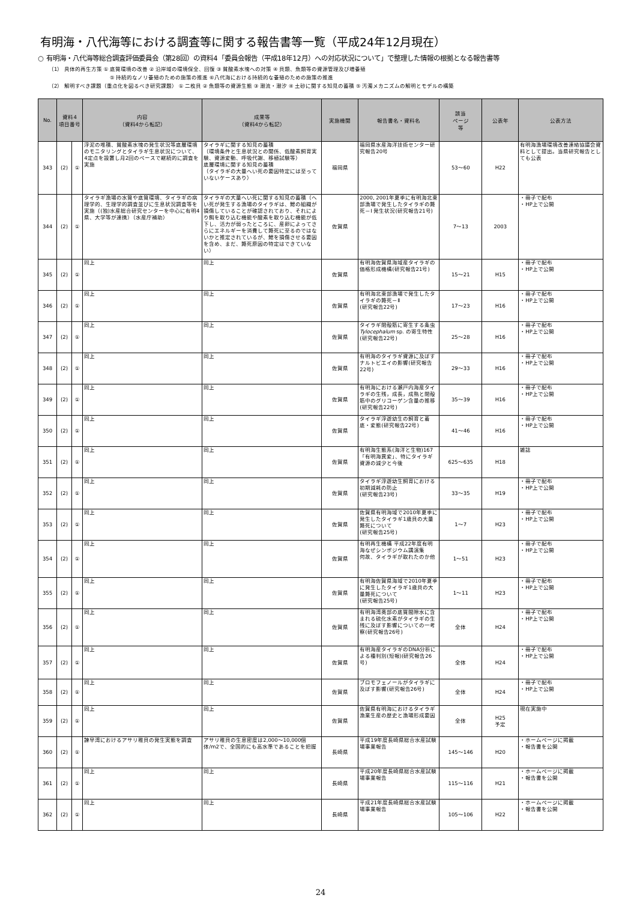有明海・八代海等における調査等に関する報告書等一覧（平成24年12月現在）
○ 有明海・八代海等総合調査評価委員会（第28回）の資料4「委員会報告（平成18年12月）への対応状況について」で整理した情報の根拠となる報告書等
（1） 具体的再生方策 ① 底質環境の改善 ② 沿岸域の環境保全、回復 ③ 貧酸素水塊への対策 ④ 貝類、魚類等の資源管理及び増養殖
⑤ 持続的なノリ養殖のための施策の推進 ⑥八代海における持続的な養殖のための施策の推進
（2） 解明すべき課題（重点化を図るべき研究課題） ① 二枚貝 ② 魚類等の資源生態 ③ 潮流・潮汐 ④ 土砂に関する知見の蓄積 ⑤ 汚濁メカニズムの解明とモデルの構築
| No. | 資料4 項目番号 | | 内容 （資料4から転記） | 成果等 （資料4から転記） | 実施機関 | 報告書名・資料名 | 該当 ページ 等 | 公表年 | 公表方法 |
| --- | --- | --- | --- | --- | --- | --- | --- | --- | --- |
| 343 | (2) | ① | 浮泥の堆積、貧酸素水塊の発生状況等底層環境のモニタリングとタイラギ生息状況について、4定点を設置し月2回のペースで継続的に調査を実施 | タイラギに関する知見の蓄積 （環境条件と生息状況との関係、低酸素飼育実験、資源変動、呼吸代謝、移植試験等） 底層環境に関する知見の蓄積 （タイラギの大量へい死の要因特定には至っていないケースあり） | 福岡県 | 福岡県水産海洋技術センター研究報告20号 | 53～60 | H22 | 有明海漁場環境改善連絡協議会資料として提出。当県研究報告としても公表 |
| 344 | (2) | ① | タイラギ漁場の水質や底質環境、タイラギの病理学的、生理学的調査並びに生息状況調査等を実施（(独)水産総合研究センターを中心に有明4県、大学等が連携）（水産庁補助） | タイラギの大量へい死に関する知見の蓄積（へい死が発生する漁場のタイラギは、鰓の組織が損傷していることが確認されており、それにより餌を取り込む機能や酸素を取り込む機能が低下し、活力が弱ったところに、産卵によってさらにエネルギーを消費して斃死に至るのではないかと推定されているが、鰓を損傷させる要因を含め、まだ、斃死原因の特定はできていない） | 佐賀県 | 2000, 2001年夏季に有明海北東部漁場で発生したタイラギの斃死－Ⅰ 発生状況(研究報告21号) | 7～13 | 2003 | ・冊子で配布 ・HP上で公開 |
| 345 | (2) | ① | 同上 | 同上 | 佐賀県 | 有明海佐賀県海域産タイラギの価格形成機構(研究報告21号) | 15～21 | H15 | ・冊子で配布 ・HP上で公開 |
| 346 | (2) | ① | 同上 | 同上 | 佐賀県 | 有明海北東部漁場で発生したタイラギの斃死－Ⅱ (研究報告22号) | 17～23 | H16 | ・冊子で配布 ・HP上で公開 |
| 347 | (2) | ① | 同上 | 同上 | 佐賀県 | タイラギ閉殻筋に寄生する条虫 Tylocephalum sp. の寄生特性 (研究報告22号) | 25～28 | H16 | ・冊子で配布 ・HP上で公開 |
| 348 | (2) | ① | 同上 | 同上 | 佐賀県 | 有明海のタイラギ資源に及ぼすナルトビエイの影響(研究報告22号) | 29～33 | H16 | ・冊子で配布 ・HP上で公開 |
| 349 | (2) | ① | 同上 | 同上 | 佐賀県 | 有明海における瀬戸内海産タイラギの生残，成長，成熟と閉殻筋中のグリコーゲン含量の推移(研究報告22号) | 35～39 | H16 | ・冊子で配布 ・HP上で公開 |
| 350 | (2) | ① | 同上 | 同上 | 佐賀県 | タイラギ浮遊幼生の飼育と着底・変態(研究報告22号) | 41～46 | H16 | ・冊子で配布 ・HP上で公開 |
| 351 | (2) | ① | 同上 | 同上 | 佐賀県 | 有明海生態系(海洋と生物)167 「有明海異変」、特にタイラギ資源の減少と今後 | 625～635 | H18 | 雑誌 |
| 352 | (2) | ① | 同上 | 同上 | 佐賀県 | タイラギ浮遊幼生飼育における初期減耗の防止 (研究報告23号) | 33～35 | H19 | ・冊子で配布 ・HP上で公開 |
| 353 | (2) | ① | 同上 | 同上 | 佐賀県 | 佐賀県有明海域で2010年夏季に発生したタイラギ1歳貝の大量斃死について (研究報告25号) | 1～7 | H23 | ・冊子で配布 ・HP上で公開 |
| 354 | (2) | ① | 同上 | 同上 | 佐賀県 | 有明再生機構 平成22年度有明海なぜシンポジウム講演集 何故、タイラギが取れたのか他 | 1～51 | H23 | ・冊子で配布 ・HP上で公開 |
| 355 | (2) | ① | 同上 | 同上 | 佐賀県 | 有明海佐賀県海域で2010年夏季に発生したタイラギ1歳貝の大量斃死について (研究報告25号) | 1～11 | H23 | ・冊子で配布 ・HP上で公開 |
| 356 | (2) | ① | 同上 | 同上 | 佐賀県 | 有明海湾奥部の底質間隙水に含まれる硫化水素がタイラギの生残に及ぼす影響についての一考察(研究報告26号) | 全体 | H24 | ・冊子で配布 ・HP上で公開 |
| 357 | (2) | ① | 同上 | 同上 | 佐賀県 | 有明海産タイラギのDNA分析による種判別(短報)(研究報告26号) | 全体 | H24 | ・冊子で配布 ・HP上で公開 |
| 358 | (2) | ① | 同上 | 同上 | 佐賀県 | ブロモフェノールがタイラギに及ぼす影響(研究報告26号) | 全体 | H24 | ・冊子で配布 ・HP上で公開 |
| 359 | (2) | ① | 同上 | 同上 | 佐賀県 | 佐賀県有明海におけるタイラギ漁業生産の歴史と漁場形成要因 | 全体 | H25 予定 | 現在実施中 |
| 360 | (2) | ① | 諫早湾におけるアサリ稚貝の発生実態を調査 | アサリ稚貝の生息密度は2,000～10,000個体/m2で、全国的にも高水準であることを把握 | 長崎県 | 平成19年度長崎県総合水産試験場事業報告 | 145～146 | H20 | ・ホームページに掲載 ・報告書を公開 |
| 361 | (2) | ① | 同上 | 同上 | 長崎県 | 平成20年度長崎県総合水産試験場事業報告 | 115～116 | H21 | ・ホームページに掲載 ・報告書を公開 |
| 362 | (2) | ① | 同上 | 同上 | 長崎県 | 平成21年度長崎県総合水産試験場事業報告 | 105～106 | H22 | ・ホームページに掲載 ・報告書を公開 |
24